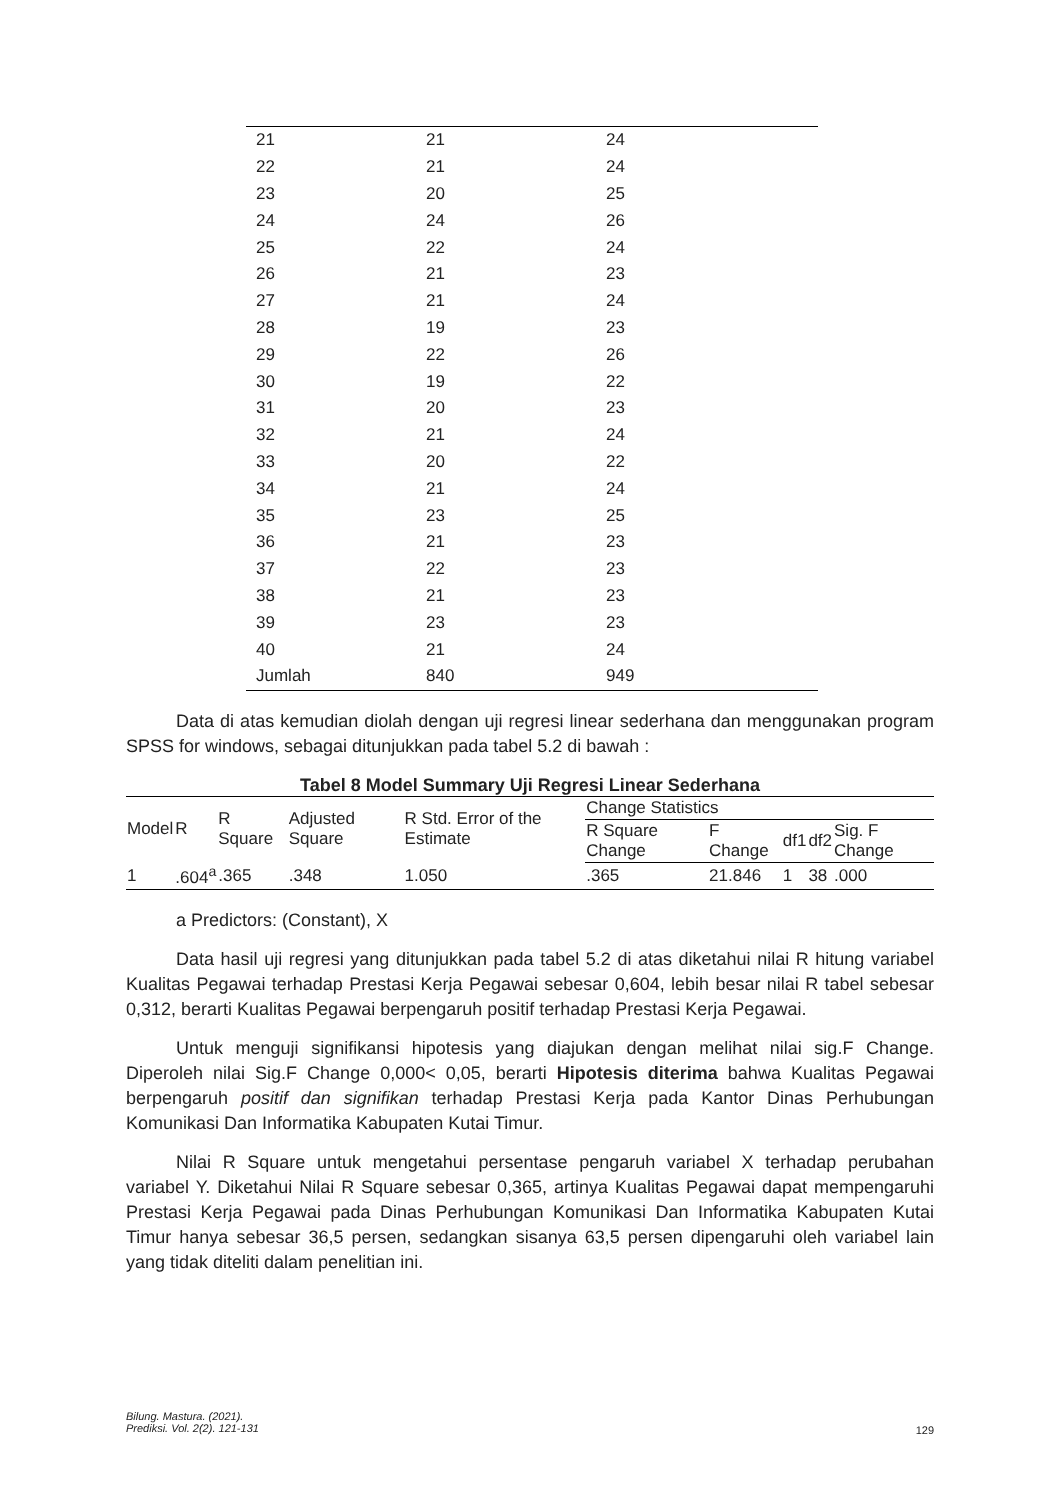| 21 | 21 | 24 |
| 22 | 21 | 24 |
| 23 | 20 | 25 |
| 24 | 24 | 26 |
| 25 | 22 | 24 |
| 26 | 21 | 23 |
| 27 | 21 | 24 |
| 28 | 19 | 23 |
| 29 | 22 | 26 |
| 30 | 19 | 22 |
| 31 | 20 | 23 |
| 32 | 21 | 24 |
| 33 | 20 | 22 |
| 34 | 21 | 24 |
| 35 | 23 | 25 |
| 36 | 21 | 23 |
| 37 | 22 | 23 |
| 38 | 21 | 23 |
| 39 | 23 | 23 |
| 40 | 21 | 24 |
| Jumlah | 840 | 949 |
Data di atas kemudian diolah dengan uji regresi linear sederhana dan menggunakan program SPSS for windows, sebagai ditunjukkan pada tabel 5.2 di bawah :
Tabel 8 Model Summary Uji Regresi Linear Sederhana
| Model | R | R Square | Adjusted Square | R Std. Error of the Estimate | Change Statistics | | | | |
| --- | --- | --- | --- | --- | --- | --- | --- | --- | --- |
| | | | | | R Square Change | F Change | df1 | df2 | Sig. F Change |
| 1 | .604<sup>a</sup> | .365 | .348 | 1.050 | .365 | 21.846 | 1 | 38 | .000 |
a Predictors: (Constant), X
Data hasil uji regresi yang ditunjukkan pada tabel 5.2 di atas diketahui nilai R hitung variabel Kualitas Pegawai terhadap Prestasi Kerja Pegawai sebesar 0,604, lebih besar nilai R tabel sebesar 0,312, berarti Kualitas Pegawai berpengaruh positif terhadap Prestasi Kerja Pegawai.
Untuk menguji signifikansi hipotesis yang diajukan dengan melihat nilai sig.F Change. Diperoleh nilai Sig.F Change 0,000< 0,05, berarti Hipotesis diterima bahwa Kualitas Pegawai berpengaruh positif dan signifikan terhadap Prestasi Kerja pada Kantor Dinas Perhubungan Komunikasi Dan Informatika Kabupaten Kutai Timur.
Nilai R Square untuk mengetahui persentase pengaruh variabel X terhadap perubahan variabel Y. Diketahui Nilai R Square sebesar 0,365, artinya Kualitas Pegawai dapat mempengaruhi Prestasi Kerja Pegawai pada Dinas Perhubungan Komunikasi Dan Informatika Kabupaten Kutai Timur hanya sebesar 36,5 persen, sedangkan sisanya 63,5 persen dipengaruhi oleh variabel lain yang tidak diteliti dalam penelitian ini.
Bilung. Mastura. (2021).
Prediksi. Vol. 2(2). 121-131
129